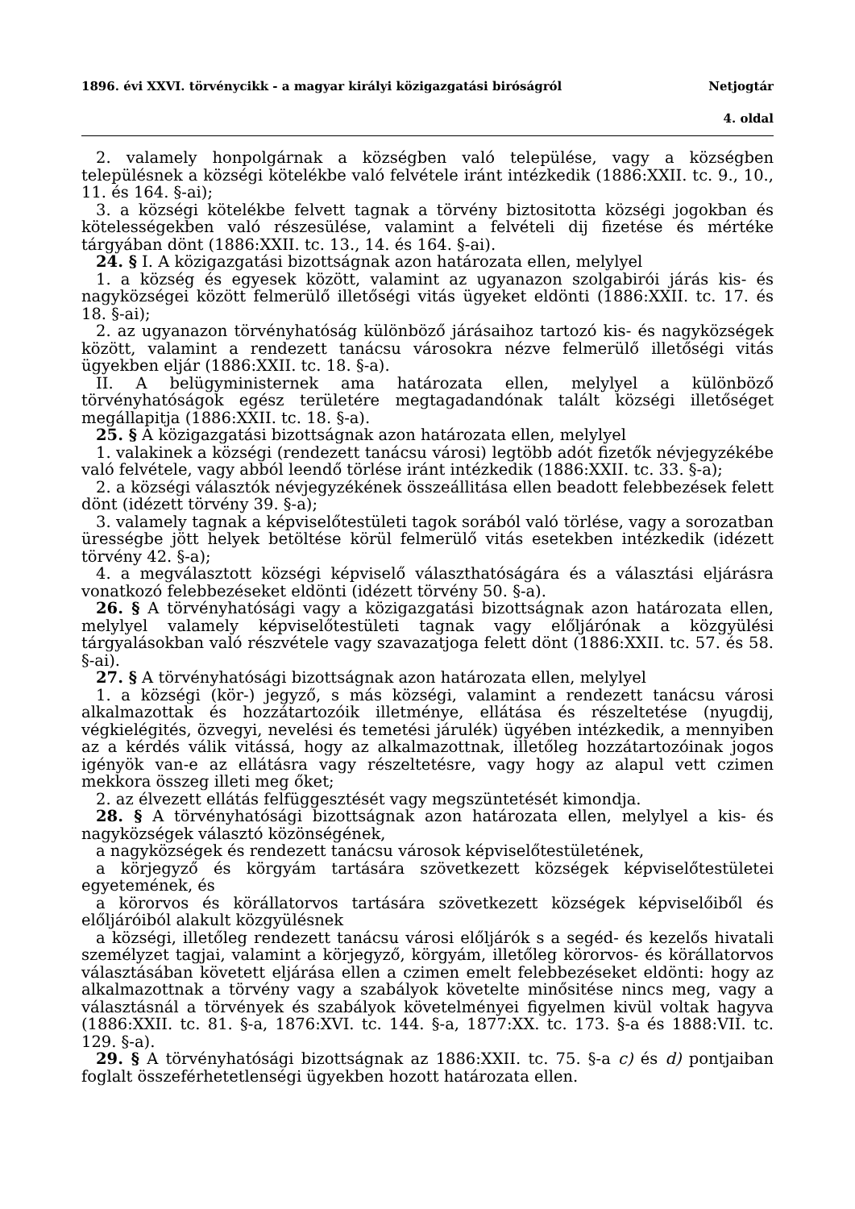1896. évi XXVI. törvénycikk - a magyar királyi közigazgatási biróságról Netjogtár
4. oldal
2. valamely honpolgárnak a községben való települése, vagy a községben településnek a községi kötelékbe való felvétele iránt intézkedik (1886:XXII. tc. 9., 10., 11. és 164. §-ai);
3. a községi kötelékbe felvett tagnak a törvény biztositotta községi jogokban és kötelességekben való részesülése, valamint a felvételi dij fizetése és mértéke tárgyában dönt (1886:XXII. tc. 13., 14. és 164. §-ai).
24. § I. A közigazgatási bizottságnak azon határozata ellen, melylyel
1. a község és egyesek között, valamint az ugyanazon szolgabirói járás kis- és nagyközségei között felmerülő illetőségi vitás ügyeket eldönti (1886:XXII. tc. 17. és 18. §-ai);
2. az ugyanazon törvényhatóság különböző járásaihoz tartozó kis- és nagyközségek között, valamint a rendezett tanácsu városokra nézve felmerülő illetőségi vitás ügyekben eljár (1886:XXII. tc. 18. §-a).
II. A belügyministernek ama határozata ellen, melylyel a különböző törvényhatóságok egész területére megtagadandónak talált községi illetőséget megállapitja (1886:XXII. tc. 18. §-a).
25. § A közigazgatási bizottságnak azon határozata ellen, melylyel
1. valakinek a községi (rendezett tanácsu városi) legtöbb adót fizetők névjegyzékébe való felvétele, vagy abból leendő törlése iránt intézkedik (1886:XXII. tc. 33. §-a);
2. a községi választók névjegyzékének összeállitása ellen beadott felebbezések felett dönt (idézett törvény 39. §-a);
3. valamely tagnak a képviselőtestületi tagok sorából való törlése, vagy a sorozatban ürességbe jött helyek betöltése körül felmerülő vitás esetekben intézkedik (idézett törvény 42. §-a);
4. a megválasztott községi képviselő választhatóságára és a választási eljárásra vonatkozó felebbezéseket eldönti (idézett törvény 50. §-a).
26. § A törvényhatósági vagy a közigazgatási bizottságnak azon határozata ellen, melylyel valamely képviselőtestületi tagnak vagy előljárónak a közgyülési tárgyalásokban való részvétele vagy szavazatjoga felett dönt (1886:XXII. tc. 57. és 58. §-ai).
27. § A törvényhatósági bizottságnak azon határozata ellen, melylyel
1. a községi (kör-) jegyző, s más községi, valamint a rendezett tanácsu városi alkalmazottak és hozzátartozóik illetménye, ellátása és részeltetése (nyugdij, végkielégités, özvegyi, nevelési és temetési járulék) ügyében intézkedik, a mennyiben az a kérdés válik vitássá, hogy az alkalmazottnak, illetőleg hozzátartozóinak jogos igényök van-e az ellátásra vagy részeltetésre, vagy hogy az alapul vett czimen mekkora összeg illeti meg őket;
2. az élvezett ellátás felfüggesztését vagy megszüntetését kimondja.
28. § A törvényhatósági bizottságnak azon határozata ellen, melylyel a kis- és nagyközségek választó közönségének,
a nagyközségek és rendezett tanácsu városok képviselőtestületének,
a körjegyző és körgyám tartására szövetkezett községek képviselőtestületei egyetemének, és
a körorvos és körállatorvos tartására szövetkezett községek képviselőiből és előljáróiból alakult közgyülésnek
a községi, illetőleg rendezett tanácsu városi előljárók s a segéd- és kezelős hivatali személyzet tagjai, valamint a körjegyző, körgyám, illetőleg körorvos- és körállatorvos választásában követett eljárása ellen a czimen emelt felebbezéseket eldönti: hogy az alkalmazottnak a törvény vagy a szabályok követelte minősitése nincs meg, vagy a választásnál a törvények és szabályok követelményei figyelmen kivül voltak hagyva (1886:XXII. tc. 81. §-a, 1876:XVI. tc. 144. §-a, 1877:XX. tc. 173. §-a és 1888:VII. tc. 129. §-a).
29. § A törvényhatósági bizottságnak az 1886:XXII. tc. 75. §-a c) és d) pontjaiban foglalt összeférhetetlenségi ügyekben hozott határozata ellen.